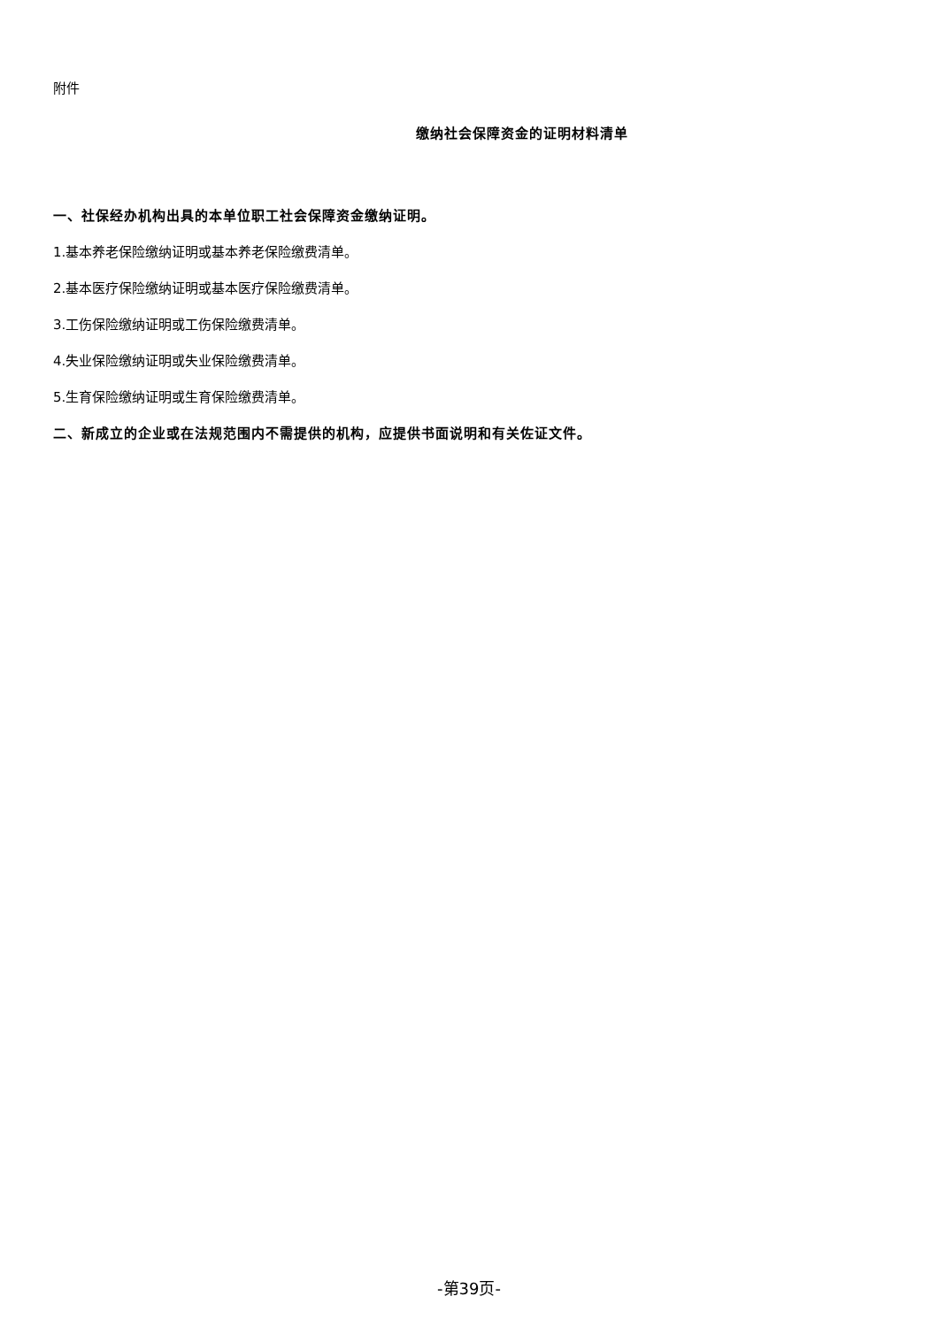附件
缴纳社会保障资金的证明材料清单
一、社保经办机构出具的本单位职工社会保障资金缴纳证明。
1.基本养老保险缴纳证明或基本养老保险缴费清单。
2.基本医疗保险缴纳证明或基本医疗保险缴费清单。
3.工伤保险缴纳证明或工伤保险缴费清单。
4.失业保险缴纳证明或失业保险缴费清单。
5.生育保险缴纳证明或生育保险缴费清单。
二、新成立的企业或在法规范围内不需提供的机构，应提供书面说明和有关佐证文件。
-第39页-